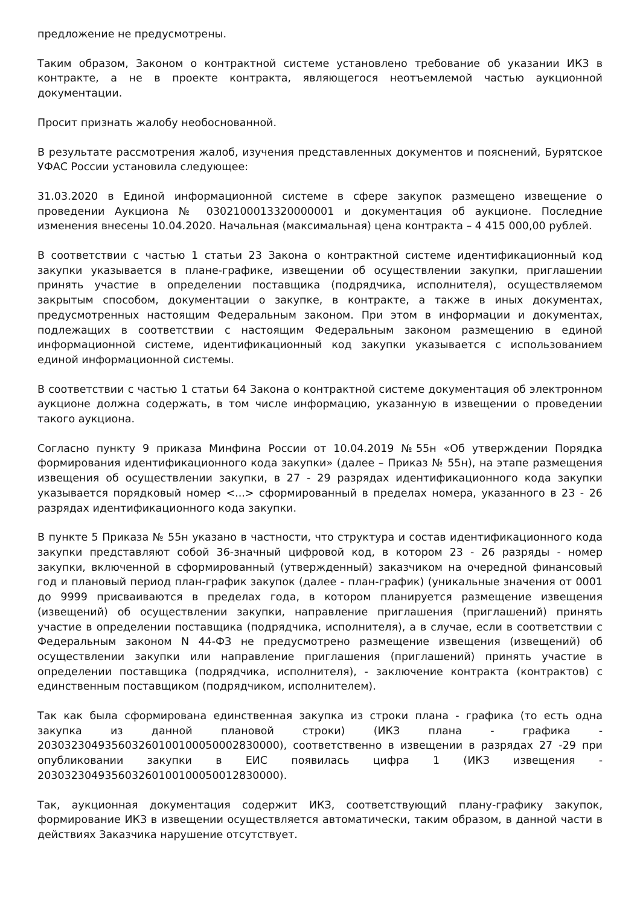предложение не предусмотрены.
Таким образом, Законом о контрактной системе установлено требование об указании ИКЗ в контракте, а не в проекте контракта, являющегося неотъемлемой частью аукционной документации.
Просит признать жалобу необоснованной.
В результате рассмотрения жалоб, изучения представленных документов и пояснений, Бурятское УФАС России установила следующее:
31.03.2020 в Единой информационной системе в сфере закупок размещено извещение о проведении Аукциона № 0302100013320000001 и документация об аукционе. Последние изменения внесены 10.04.2020. Начальная (максимальная) цена контракта – 4 415 000,00 рублей.
В соответствии с частью 1 статьи 23 Закона о контрактной системе идентификационный код закупки указывается в плане-графике, извещении об осуществлении закупки, приглашении принять участие в определении поставщика (подрядчика, исполнителя), осуществляемом закрытым способом, документации о закупке, в контракте, а также в иных документах, предусмотренных настоящим Федеральным законом. При этом в информации и документах, подлежащих в соответствии с настоящим Федеральным законом размещению в единой информационной системе, идентификационный код закупки указывается с использованием единой информационной системы.
В соответствии с частью 1 статьи 64 Закона о контрактной системе документация об электронном аукционе должна содержать, в том числе информацию, указанную в извещении о проведении такого аукциона.
Согласно пункту 9 приказа Минфина России от 10.04.2019 №55н «Об утверждении Порядка формирования идентификационного кода закупки» (далее – Приказ № 55н), на этапе размещения извещения об осуществлении закупки, в 27 - 29 разрядах идентификационного кода закупки указывается порядковый номер <...> сформированный в пределах номера, указанного в 23 - 26 разрядах идентификационного кода закупки.
В пункте 5 Приказа № 55н указано в частности, что структура и состав идентификационного кода закупки представляют собой 36-значный цифровой код, в котором 23 - 26 разряды - номер закупки, включенной в сформированный (утвержденный) заказчиком на очередной финансовый год и плановый период план-график закупок (далее - план-график) (уникальные значения от 0001 до 9999 присваиваются в пределах года, в котором планируется размещение извещения (извещений) об осуществлении закупки, направление приглашения (приглашений) принять участие в определении поставщика (подрядчика, исполнителя), а в случае, если в соответствии с Федеральным законом N 44-ФЗ не предусмотрено размещение извещения (извещений) об осуществлении закупки или направление приглашения (приглашений) принять участие в определении поставщика (подрядчика, исполнителя), - заключение контракта (контрактов) с единственным поставщиком (подрядчиком, исполнителем).
Так как была сформирована единственная закупка из строки плана - графика (то есть одна закупка из данной плановой строки) (ИКЗ плана - графика - 203032304935603260100100050002830000), соответственно в извещении в разрядах 27 -29 при опубликовании закупки в ЕИС появилась цифра 1 (ИКЗ извещения - 203032304935603260100100050012830000).
Так, аукционная документация содержит ИКЗ, соответствующий плану-графику закупок, формирование ИКЗ в извещении осуществляется автоматически, таким образом, в данной части в действиях Заказчика нарушение отсутствует.